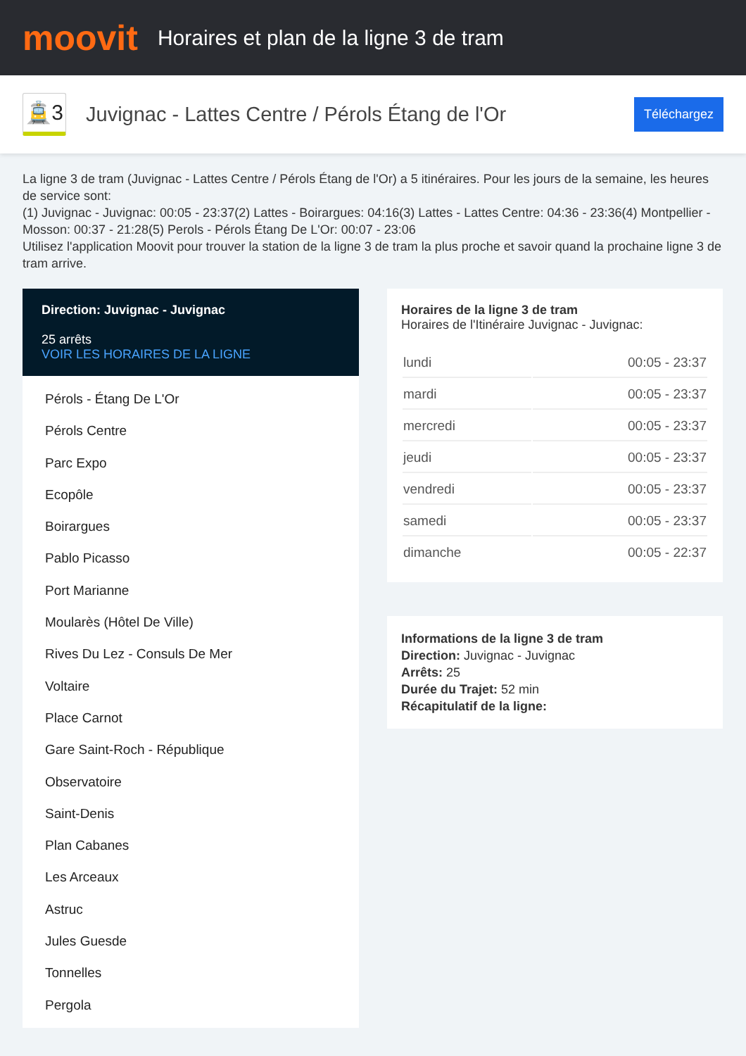moovit
Horaires et plan de la ligne 3 de tram
🚊3
Juvignac - Lattes Centre / Pérols Étang de l'Or
Téléchargez
La ligne 3 de tram (Juvignac - Lattes Centre / Pérols Étang de l'Or) a 5 itinéraires. Pour les jours de la semaine, les heures de service sont:
(1) Juvignac - Juvignac: 00:05 - 23:37(2) Lattes - Boirargues: 04:16(3) Lattes - Lattes Centre: 04:36 - 23:36(4) Montpellier - Mosson: 00:37 - 21:28(5) Perols - Pérols Étang De L'Or: 00:07 - 23:06
Utilisez l'application Moovit pour trouver la station de la ligne 3 de tram la plus proche et savoir quand la prochaine ligne 3 de tram arrive.
Direction: Juvignac - Juvignac
25 arrêts
VOIR LES HORAIRES DE LA LIGNE
Pérols - Étang De L'Or
Pérols Centre
Parc Expo
Ecopôle
Boirargues
Pablo Picasso
Port Marianne
Moularès (Hôtel De Ville)
Rives Du Lez - Consuls De Mer
Voltaire
Place Carnot
Gare Saint-Roch - République
Observatoire
Saint-Denis
Plan Cabanes
Les Arceaux
Astruc
Jules Guesde
Tonnelles
Pergola
Horaires de la ligne 3 de tram
Horaires de l'Itinéraire Juvignac - Juvignac:
| lundi | 00:05 - 23:37 |
| mardi | 00:05 - 23:37 |
| mercredi | 00:05 - 23:37 |
| jeudi | 00:05 - 23:37 |
| vendredi | 00:05 - 23:37 |
| samedi | 00:05 - 23:37 |
| dimanche | 00:05 - 22:37 |
Informations de la ligne 3 de tram
Direction: Juvignac - Juvignac
Arrêts: 25
Durée du Trajet: 52 min
Récapitulatif de la ligne: